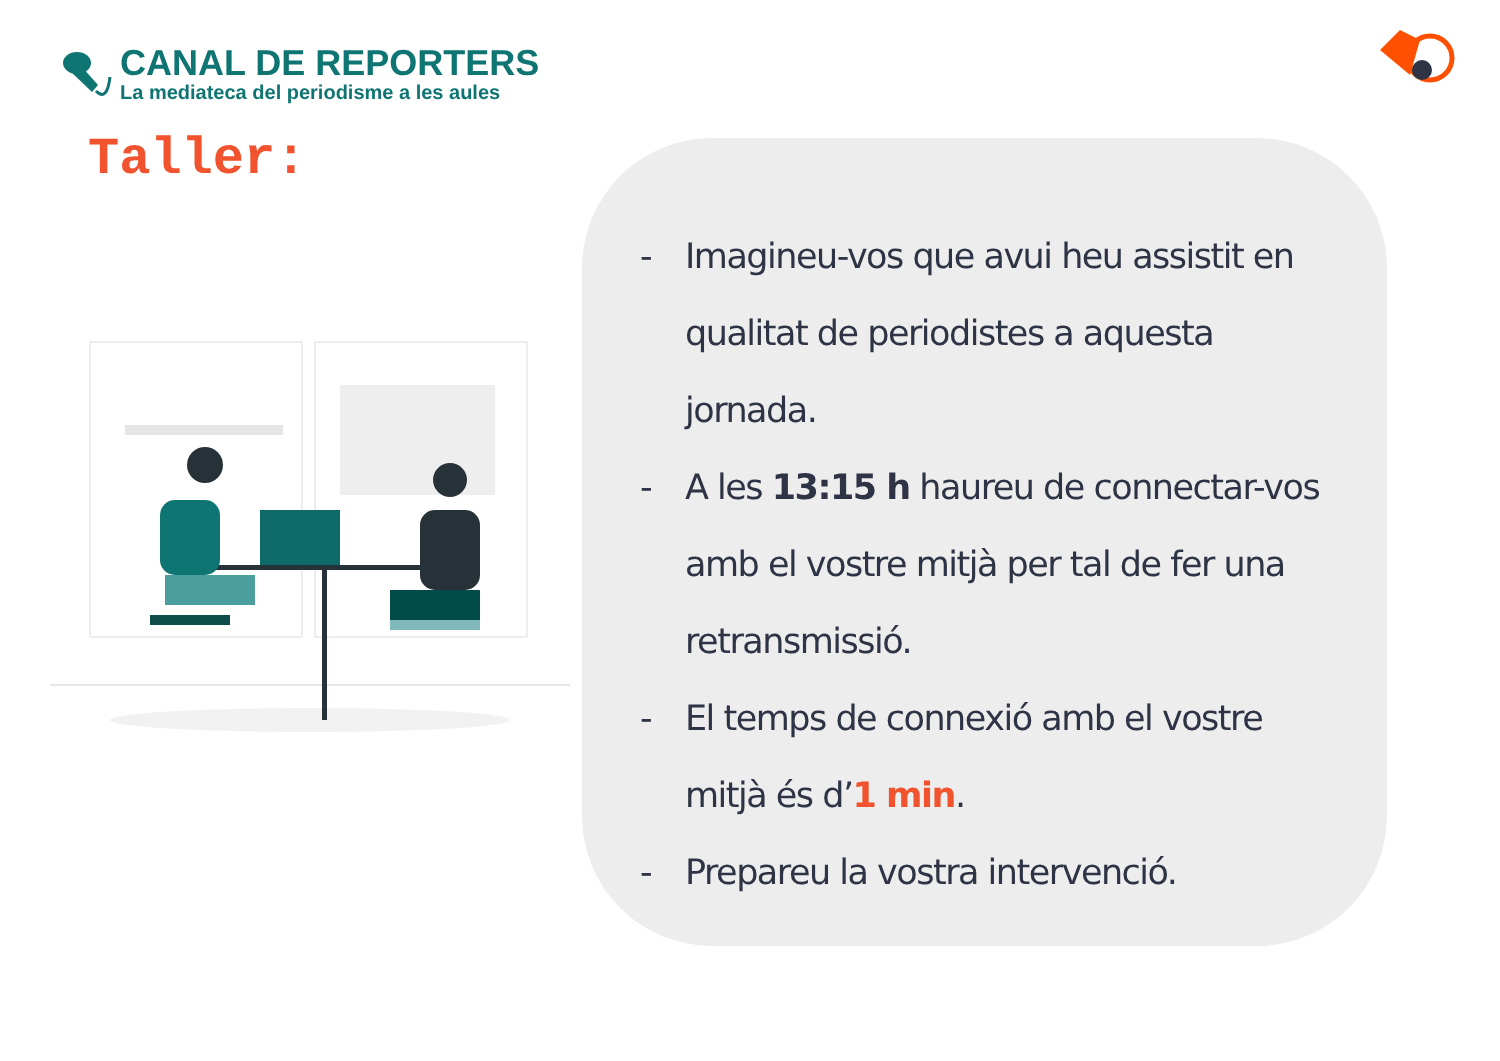CANAL DE REPORTERS
La mediateca del periodisme a les aules
Taller:
- Imagineu-vos que avui heu assistit en qualitat de periodistes a aquesta jornada.
- A les 13:15 h haureu de connectar-vos amb el vostre mitjà per tal de fer una retransmissió.
- El temps de connexió amb el vostre mitjà és d’1 min.
- Prepareu la vostra intervenció.